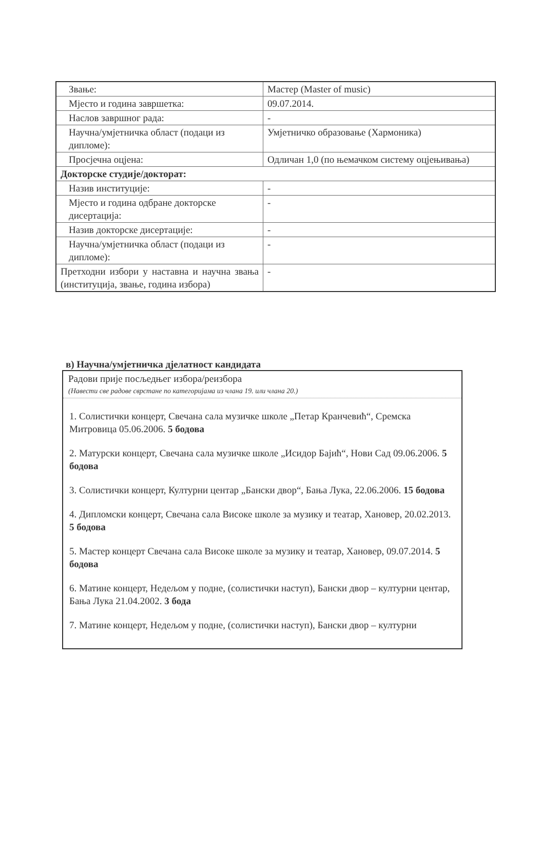| Звање: | Мастер (Master of music) |
| Мјесто и година завршетка: | 09.07.2014. |
| Наслов завршног рада: | - |
| Научна/умјетничка област (подаци из дипломе): | Умјетничко образовање (Хармоника) |
| Просјечна оцјена: | Одличан 1,0 (по њемачком систему оцјењивања) |
| Докторске студије/докторат: | |
| Назив институције: | - |
| Мјесто и година одбране докторске дисертација: | - |
| Назив докторске дисертације: | - |
| Научна/умјетничка област (подаци из дипломе): | - |
| Претходни избори у наставна и научна звања (институција, звање, година избора) | - |
в) Научна/умјетничка дјелатност кандидата
Радови прије посљедњег избора/реизбора
(Навести све радове сврстане по категоријама из члана 19. или члана 20.)
1. Солистички концерт, Свечана сала музичке школе „Петар Кранчевић“, Сремска Митровица 05.06.2006. 5 бодова
2. Матурски концерт, Свечана сала музичке школе „Исидор Бајић“, Нови Сад 09.06.2006. 5 бодова
3. Солистички концерт, Културни центар „Бански двор“, Бања Лука, 22.06.2006. 15 бодова
4. Дипломски концерт, Свечана сала Високе школе за музику и театар, Хановер, 20.02.2013. 5 бодова
5. Мастер концерт Свечана сала Високе школе за музику и театар, Хановер, 09.07.2014. 5 бодова
6. Матине концерт, Недељом у подне, (солистички наступ), Бански двор – културни центар, Бања Лука 21.04.2002. 3 бода
7. Матине концерт, Недељом у подне, (солистички наступ), Бански двор – културни